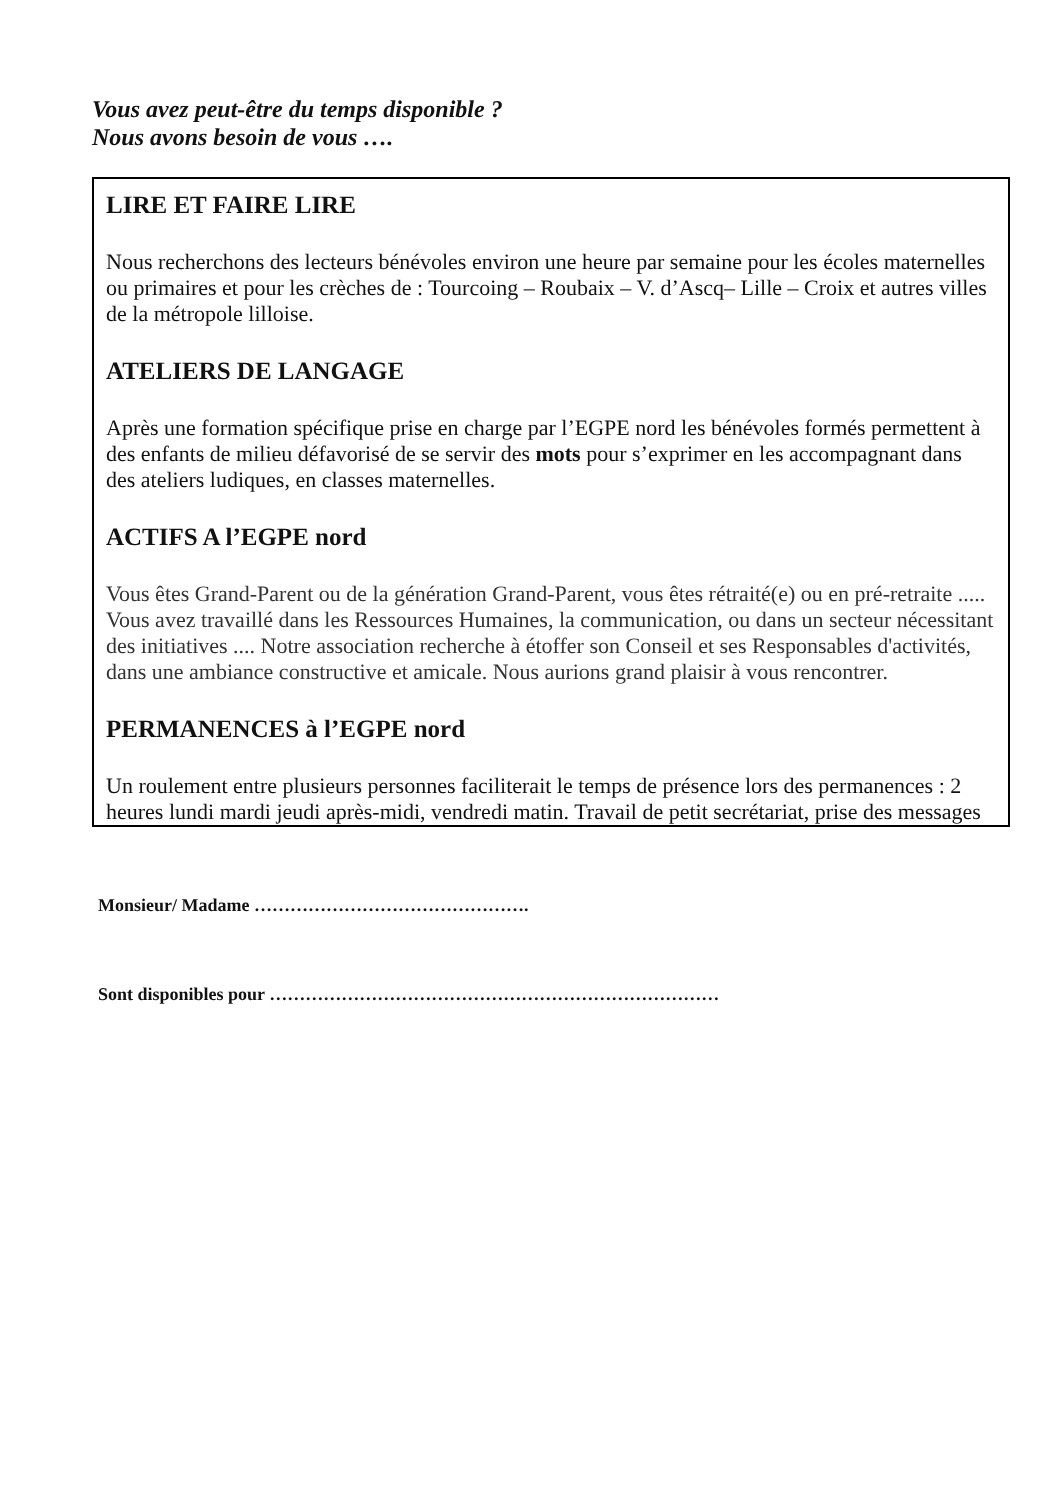Vous avez peut-être du temps disponible ?
Nous avons besoin de vous ….
LIRE ET FAIRE LIRE
Nous recherchons des lecteurs bénévoles environ une heure par semaine pour les écoles maternelles ou primaires et pour les crèches de : Tourcoing – Roubaix – V. d’Ascq– Lille – Croix et autres villes de la métropole lilloise.
ATELIERS DE LANGAGE
Après une formation spécifique prise en charge par l’EGPE nord les bénévoles formés permettent à des enfants de milieu défavorisé de se servir des mots pour s’exprimer en les accompagnant dans des ateliers ludiques, en classes maternelles.
ACTIFS A l’EGPE nord
Vous êtes Grand-Parent ou de la génération Grand-Parent, vous êtes rétraité(e) ou en pré-retraite .....
Vous avez travaillé dans les Ressources Humaines, la communication, ou dans un secteur nécessitant des initiatives .... Notre association recherche à étoffer son Conseil et ses Responsables d'activités, dans une ambiance constructive et amicale. Nous aurions grand plaisir à vous rencontrer.
PERMANENCES à l’EGPE nord
Un roulement entre plusieurs personnes faciliterait le temps de présence lors des permanences : 2 heures lundi mardi jeudi après-midi, vendredi matin. Travail de petit secrétariat, prise des messages
Monsieur/ Madame ……………………………………….
Sont disponibles pour …………………………………………………………………